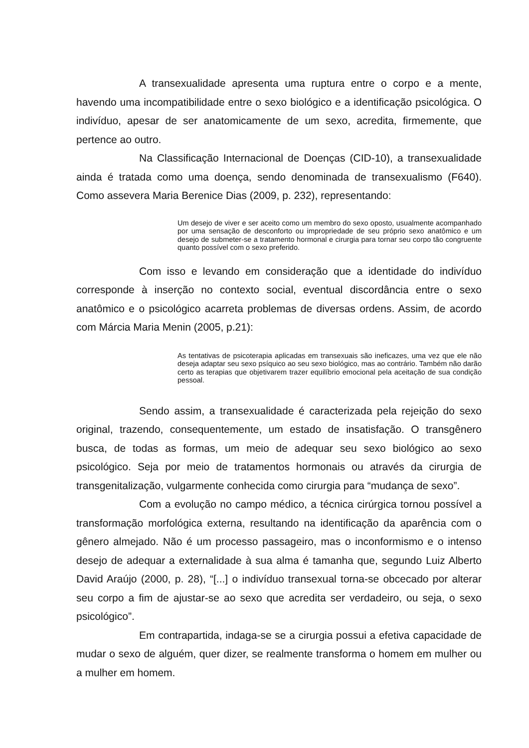A transexualidade apresenta uma ruptura entre o corpo e a mente, havendo uma incompatibilidade entre o sexo biológico e a identificação psicológica. O indivíduo, apesar de ser anatomicamente de um sexo, acredita, firmemente, que pertence ao outro.
Na Classificação Internacional de Doenças (CID-10), a transexualidade ainda é tratada como uma doença, sendo denominada de transexualismo (F640). Como assevera Maria Berenice Dias (2009, p. 232), representando:
Um desejo de viver e ser aceito como um membro do sexo oposto, usualmente acompanhado por uma sensação de desconforto ou impropriedade de seu próprio sexo anatômico e um desejo de submeter-se a tratamento hormonal e cirurgia para tornar seu corpo tão congruente quanto possível com o sexo preferido.
Com isso e levando em consideração que a identidade do indivíduo corresponde à inserção no contexto social, eventual discordância entre o sexo anatômico e o psicológico acarreta problemas de diversas ordens. Assim, de acordo com Márcia Maria Menin (2005, p.21):
As tentativas de psicoterapia aplicadas em transexuais são ineficazes, uma vez que ele não deseja adaptar seu sexo psíquico ao seu sexo biológico, mas ao contrário. Também não darão certo as terapias que objetivarem trazer equilíbrio emocional pela aceitação de sua condição pessoal.
Sendo assim, a transexualidade é caracterizada pela rejeição do sexo original, trazendo, consequentemente, um estado de insatisfação. O transgênero busca, de todas as formas, um meio de adequar seu sexo biológico ao sexo psicológico. Seja por meio de tratamentos hormonais ou através da cirurgia de transgenitalização, vulgarmente conhecida como cirurgia para “mudança de sexo”.
Com a evolução no campo médico, a técnica cirúrgica tornou possível a transformação morfológica externa, resultando na identificação da aparência com o gênero almejado. Não é um processo passageiro, mas o inconformismo e o intenso desejo de adequar a externalidade à sua alma é tamanha que, segundo Luiz Alberto David Araújo (2000, p. 28), “[...] o indivíduo transexual torna-se obcecado por alterar seu corpo a fim de ajustar-se ao sexo que acredita ser verdadeiro, ou seja, o sexo psicológico”.
Em contrapartida, indaga-se se a cirurgia possui a efetiva capacidade de mudar o sexo de alguém, quer dizer, se realmente transforma o homem em mulher ou a mulher em homem.